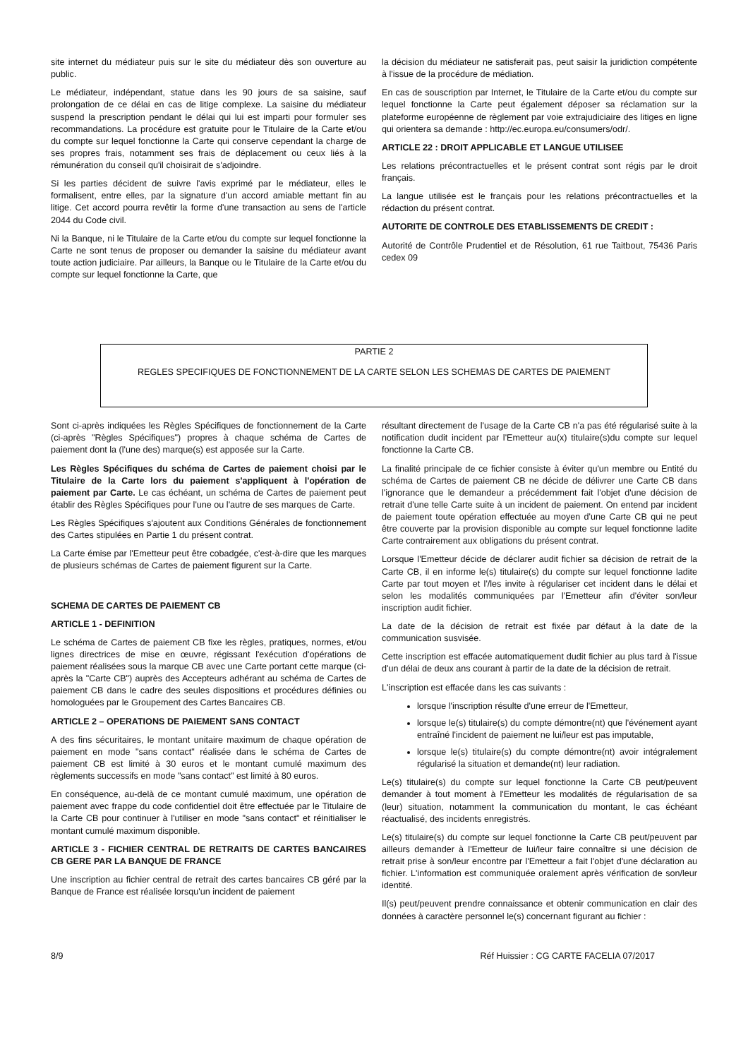site internet du médiateur puis sur le site du médiateur dès son ouverture au public.
Le médiateur, indépendant, statue dans les 90 jours de sa saisine, sauf prolongation de ce délai en cas de litige complexe. La saisine du médiateur suspend la prescription pendant le délai qui lui est imparti pour formuler ses recommandations. La procédure est gratuite pour le Titulaire de la Carte et/ou du compte sur lequel fonctionne la Carte qui conserve cependant la charge de ses propres frais, notamment ses frais de déplacement ou ceux liés à la rémunération du conseil qu'il choisirait de s'adjoindre.
Si les parties décident de suivre l'avis exprimé par le médiateur, elles le formalisent, entre elles, par la signature d'un accord amiable mettant fin au litige. Cet accord pourra revêtir la forme d'une transaction au sens de l'article 2044 du Code civil.
Ni la Banque, ni le Titulaire de la Carte et/ou du compte sur lequel fonctionne la Carte ne sont tenus de proposer ou demander la saisine du médiateur avant toute action judiciaire. Par ailleurs, la Banque ou le Titulaire de la Carte et/ou du compte sur lequel fonctionne la Carte, que
la décision du médiateur ne satisferait pas, peut saisir la juridiction compétente à l'issue de la procédure de médiation.
En cas de souscription par Internet, le Titulaire de la Carte et/ou du compte sur lequel fonctionne la Carte peut également déposer sa réclamation sur la plateforme européenne de règlement par voie extrajudiciaire des litiges en ligne qui orientera sa demande : http://ec.europa.eu/consumers/odr/.
ARTICLE 22 : DROIT APPLICABLE ET LANGUE UTILISEE
Les relations précontractuelles et le présent contrat sont régis par le droit français.
La langue utilisée est le français pour les relations précontractuelles et la rédaction du présent contrat.
AUTORITE DE CONTROLE DES ETABLISSEMENTS DE CREDIT :
Autorité de Contrôle Prudentiel et de Résolution, 61 rue Taitbout, 75436 Paris cedex 09
PARTIE 2
REGLES SPECIFIQUES DE FONCTIONNEMENT DE LA CARTE SELON LES SCHEMAS DE CARTES DE PAIEMENT
Sont ci-après indiquées les Règles Spécifiques de fonctionnement de la Carte (ci-après "Règles Spécifiques") propres à chaque schéma de Cartes de paiement dont la (l'une des) marque(s) est apposée sur la Carte.
Les Règles Spécifiques du schéma de Cartes de paiement choisi par le Titulaire de la Carte lors du paiement s'appliquent à l'opération de paiement par Carte. Le cas échéant, un schéma de Cartes de paiement peut établir des Règles Spécifiques pour l'une ou l'autre de ses marques de Carte.
Les Règles Spécifiques s'ajoutent aux Conditions Générales de fonctionnement des Cartes stipulées en Partie 1 du présent contrat.
La Carte émise par l'Emetteur peut être cobadgée, c'est-à-dire que les marques de plusieurs schémas de Cartes de paiement figurent sur la Carte.
SCHEMA DE CARTES DE PAIEMENT CB
ARTICLE 1 - DEFINITION
Le schéma de Cartes de paiement CB fixe les règles, pratiques, normes, et/ou lignes directrices de mise en œuvre, régissant l'exécution d'opérations de paiement réalisées sous la marque CB avec une Carte portant cette marque (ci-après la "Carte CB") auprès des Accepteurs adhérant au schéma de Cartes de paiement CB dans le cadre des seules dispositions et procédures définies ou homologuées par le Groupement des Cartes Bancaires CB.
ARTICLE 2 – OPERATIONS DE PAIEMENT SANS CONTACT
A des fins sécuritaires, le montant unitaire maximum de chaque opération de paiement en mode "sans contact" réalisée dans le schéma de Cartes de paiement CB est limité à 30 euros et le montant cumulé maximum des règlements successifs en mode "sans contact" est limité à 80 euros.
En conséquence, au-delà de ce montant cumulé maximum, une opération de paiement avec frappe du code confidentiel doit être effectuée par le Titulaire de la Carte CB pour continuer à l'utiliser en mode "sans contact" et réinitialiser le montant cumulé maximum disponible.
ARTICLE 3 - FICHIER CENTRAL DE RETRAITS DE CARTES BANCAIRES CB GERE PAR LA BANQUE DE FRANCE
Une inscription au fichier central de retrait des cartes bancaires CB géré par la Banque de France est réalisée lorsqu'un incident de paiement
résultant directement de l'usage de la Carte CB n'a pas été régularisé suite à la notification dudit incident par l'Emetteur au(x) titulaire(s)du compte sur lequel fonctionne la Carte CB.
La finalité principale de ce fichier consiste à éviter qu'un membre ou Entité du schéma de Cartes de paiement CB ne décide de délivrer une Carte CB dans l'ignorance que le demandeur a précédemment fait l'objet d'une décision de retrait d'une telle Carte suite à un incident de paiement. On entend par incident de paiement toute opération effectuée au moyen d'une Carte CB qui ne peut être couverte par la provision disponible au compte sur lequel fonctionne ladite Carte contrairement aux obligations du présent contrat.
Lorsque l'Emetteur décide de déclarer audit fichier sa décision de retrait de la Carte CB, il en informe le(s) titulaire(s) du compte sur lequel fonctionne ladite Carte par tout moyen et l'/les invite à régulariser cet incident dans le délai et selon les modalités communiquées par l'Emetteur afin d'éviter son/leur inscription audit fichier.
La date de la décision de retrait est fixée par défaut à la date de la communication susvisée.
Cette inscription est effacée automatiquement dudit fichier au plus tard à l'issue d'un délai de deux ans courant à partir de la date de la décision de retrait.
L'inscription est effacée dans les cas suivants :
lorsque l'inscription résulte d'une erreur de l'Emetteur,
lorsque le(s) titulaire(s) du compte démontre(nt) que l'événement ayant entraîné l'incident de paiement ne lui/leur est pas imputable,
lorsque le(s) titulaire(s) du compte démontre(nt) avoir intégralement régularisé la situation et demande(nt) leur radiation.
Le(s) titulaire(s) du compte sur lequel fonctionne la Carte CB peut/peuvent demander à tout moment à l'Emetteur les modalités de régularisation de sa (leur) situation, notamment la communication du montant, le cas échéant réactualisé, des incidents enregistrés.
Le(s) titulaire(s) du compte sur lequel fonctionne la Carte CB peut/peuvent par ailleurs demander à l'Emetteur de lui/leur faire connaître si une décision de retrait prise à son/leur encontre par l'Emetteur a fait l'objet d'une déclaration au fichier. L'information est communiquée oralement après vérification de son/leur identité.
Il(s) peut/peuvent prendre connaissance et obtenir communication en clair des données à caractère personnel le(s) concernant figurant au fichier :
8/9 Réf Huissier : CG CARTE FACELIA 07/2017